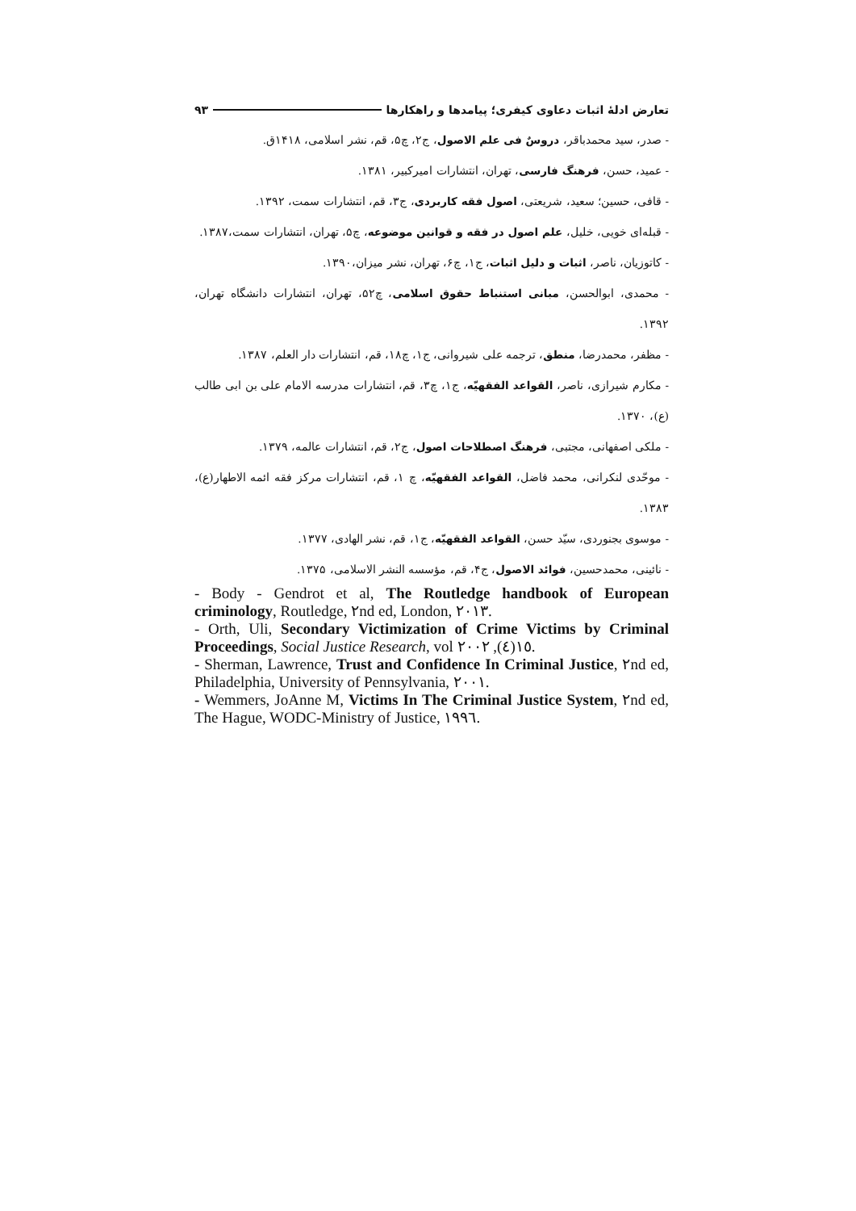تعارض ادلهٔ اثبات دعاوی کیفری؛ پیامدها و راهکارها ۹۳
- صدر، سید محمدباقر، دروسٌ فی علم الاصول، ج۲، چ۵، قم، نشر اسلامی، ۱۴۱۸ق.
- عمید، حسن، فرهنگ فارسی، تهران، انتشارات امیرکبیر، ۱۳۸۱.
- قافی، حسین؛ سعید، شریعتی، اصول فقه کاربردی، ج۳، قم، انتشارات سمت، ۱۳۹۲.
- قبله‌ای خویی، خلیل، علم اصول در فقه و قوانین موضوعه، چ۵، تهران، انتشارات سمت،۱۳۸۷.
- کاتوزیان، ناصر، اثبات و دلیل اثبات، ج۱، چ۶، تهران، نشر میزان،۱۳۹۰.
- محمدی، ابوالحسن، مبانی استنباط حقوق اسلامی، چ۵۲، تهران، انتشارات دانشگاه تهران، ۱۳۹۲.
- مظفر، محمدرضا، منطق، ترجمه علی شیروانی، ج۱، چ۱۸، قم، انتشارات دار العلم، ۱۳۸۷.
- مکارم شیرازی، ناصر، القواعد الفقهیّه، ج۱، چ۳، قم، انتشارات مدرسه الامام علی بن ابی طالب (ع)، ۱۳۷۰.
- ملکی اصفهانی، مجتبی، فرهنگ اصطلاحات اصول، ج۲، قم، انتشارات عالمه، ۱۳۷۹.
- موحّدی لنکرانی، محمد فاضل، القواعد الفقهیّه، چ ۱، قم، انتشارات مرکز فقه ائمه الاطهار(ع)، ۱۳۸۳.
- موسوی بجنوردی، سیّد حسن، القواعد الفقهیّه، ج۱، قم، نشر الهادی، ۱۳۷۷.
- نائینی، محمدحسین، فوائد الاصول، ج۴، قم، مؤسسه النشر الاسلامی، ۱۳۷۵.
- Body - Gendrot et al, The Routledge handbook of European criminology, Routledge, ٢nd ed, London, ٢٠١٣.
- Orth, Uli, Secondary Victimization of Crime Victims by Criminal Proceedings, Social Justice Research, vol ١٥(٤), ٢٠٠٢.
- Sherman, Lawrence, Trust and Confidence In Criminal Justice, ٢nd ed, Philadelphia, University of Pennsylvania, ٢٠٠١.
- Wemmers, JoAnne M, Victims In The Criminal Justice System, ٢nd ed, The Hague, WODC-Ministry of Justice, ١٩٩٦.